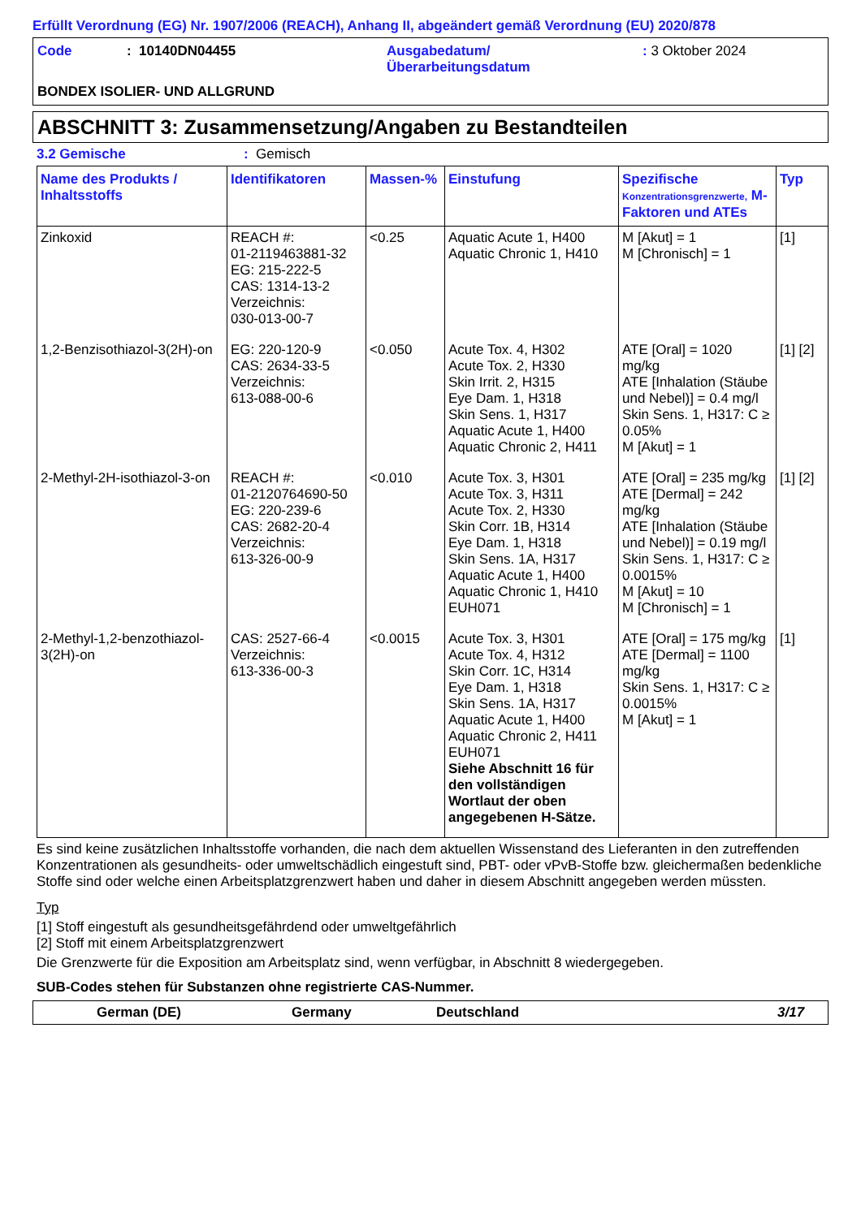Erfüllt Verordnung (EG) Nr. 1907/2006 (REACH), Anhang II, abgeändert gemäß Verordnung (EU) 2020/878
Code: 10140DN04455 Ausgabedatum/
Überarbeitungsdatum: 3 Oktober 2024
BONDEX ISOLIER- UND ALLGRUND
ABSCHNITT 3: Zusammensetzung/Angaben zu Bestandteilen
3.2 Gemische: Gemisch
| Name des Produkts / Inhaltsstoffs | Identifikatoren | Massen-% | Einstufung | Spezifische Konzentrationsgrenzwerte, M-Faktoren und ATEs | Typ |
| --- | --- | --- | --- | --- | --- |
| Zinkoxid | REACH #: 01-2119463881-32 EG: 215-222-5 CAS: 1314-13-2 Verzeichnis: 030-013-00-7 | <0.25 | Aquatic Acute 1, H400 Aquatic Chronic 1, H410 | M [Akut] = 1 M [Chronisch] = 1 | [1] |
| 1,2-Benzisothiazol-3(2H)-on | EG: 220-120-9 CAS: 2634-33-5 Verzeichnis: 613-088-00-6 | <0.050 | Acute Tox. 4, H302 Acute Tox. 2, H330 Skin Irrit. 2, H315 Eye Dam. 1, H318 Skin Sens. 1, H317 Aquatic Acute 1, H400 Aquatic Chronic 2, H411 | ATE [Oral] = 1020 mg/kg ATE [Inhalation (Stäube und Nebel)] = 0.4 mg/l Skin Sens. 1, H317: C ≥ 0.05% M [Akut] = 1 | [1] [2] |
| 2-Methyl-2H-isothiazol-3-on | REACH #: 01-2120764690-50 EG: 220-239-6 CAS: 2682-20-4 Verzeichnis: 613-326-00-9 | <0.010 | Acute Tox. 3, H301 Acute Tox. 3, H311 Acute Tox. 2, H330 Skin Corr. 1B, H314 Eye Dam. 1, H318 Skin Sens. 1A, H317 Aquatic Acute 1, H400 Aquatic Chronic 1, H410 EUH071 | ATE [Oral] = 235 mg/kg ATE [Dermal] = 242 mg/kg ATE [Inhalation (Stäube und Nebel)] = 0.19 mg/l Skin Sens. 1, H317: C ≥ 0.0015% M [Akut] = 10 M [Chronisch] = 1 | [1] [2] |
| 2-Methyl-1,2-benzothiazol-3(2H)-on | CAS: 2527-66-4 Verzeichnis: 613-336-00-3 | <0.0015 | Acute Tox. 3, H301 Acute Tox. 4, H312 Skin Corr. 1C, H314 Eye Dam. 1, H318 Skin Sens. 1A, H317 Aquatic Acute 1, H400 Aquatic Chronic 2, H411 EUH071 Siehe Abschnitt 16 für den vollständigen Wortlaut der oben angegebenen H-Sätze. | ATE [Oral] = 175 mg/kg ATE [Dermal] = 1100 mg/kg Skin Sens. 1, H317: C ≥ 0.0015% M [Akut] = 1 | [1] |
Es sind keine zusätzlichen Inhaltsstoffe vorhanden, die nach dem aktuellen Wissenstand des Lieferanten in den zutreffenden Konzentrationen als gesundheits- oder umweltschädlich eingestuft sind, PBT- oder vPvB-Stoffe bzw. gleichermaßen bedenkliche Stoffe sind oder welche einen Arbeitsplatzgrenzwert haben und daher in diesem Abschnitt angegeben werden müssten.
Typ
[1] Stoff eingestuft als gesundheitsgefährdend oder umweltgefährlich
[2] Stoff mit einem Arbeitsplatzgrenzwert
Die Grenzwerte für die Exposition am Arbeitsplatz sind, wenn verfügbar, in Abschnitt 8 wiedergegeben.
SUB-Codes stehen für Substanzen ohne registrierte CAS-Nummer.
German (DE) Germany Deutschland 3/17